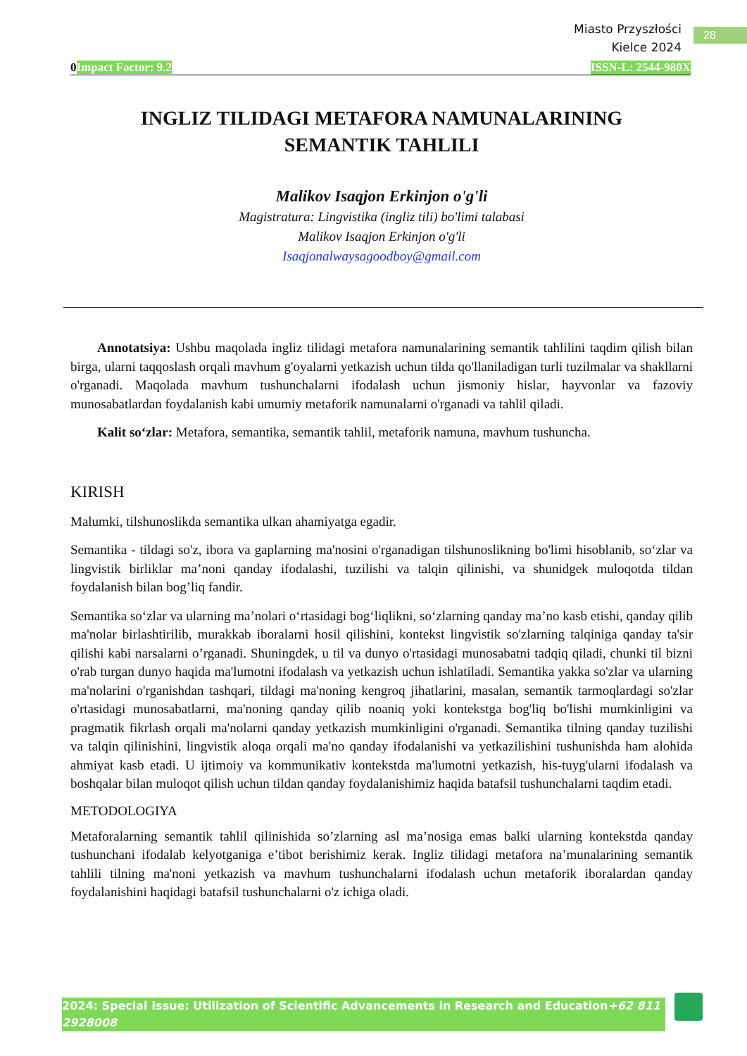28
Miasto Przyszłości
Kielce 2024
0Impact Factor: 9.2 ISSN-L: 2544-980X
INGLIZ TILIDAGI METAFORA NAMUNALARINING
SEMANTIK TAHLILI
Malikov Isaqjon Erkinjon o'g'li
Magistratura: Lingvistika (ingliz tili) bo'limi talabasi
Malikov Isaqjon Erkinjon o'g'li
Isaqjonalwaysagoodboy@gmail.com
Annotatsiya: Ushbu maqolada ingliz tilidagi metafora namunalarining semantik tahlilini taqdim qilish bilan birga, ularni taqqoslash orqali mavhum g'oyalarni yetkazish uchun tilda qo'llaniladigan turli tuzilmalar va shakllarni o'rganadi. Maqolada mavhum tushunchalarni ifodalash uchun jismoniy hislar, hayvonlar va fazoviy munosabatlardan foydalanish kabi umumiy metaforik namunalarni o'rganadi va tahlil qiladi.
Kalit so‘zlar: Metafora, semantika, semantik tahlil, metaforik namuna, mavhum tushuncha.
KIRISH
Malumki, tilshunoslikda semantika ulkan ahamiyatga egadir.
Semantika - tildagi so'z, ibora va gaplarning ma'nosini o'rganadigan tilshunoslikning bo'limi hisoblanib, so‘zlar va lingvistik birliklar ma’noni qanday ifodalashi, tuzilishi va talqin qilinishi, va shunidgek muloqotda tildan foydalanish bilan bog’liq fandir.
Semantika so‘zlar va ularning ma’nolari o‘rtasidagi bog‘liqlikni, so‘zlarning qanday ma’no kasb etishi, qanday qilib ma'nolar birlashtirilib, murakkab iboralarni hosil qilishini, kontekst lingvistik so'zlarning talqiniga qanday ta'sir qilishi kabi narsalarni o’rganadi. Shuningdek, u til va dunyo o'rtasidagi munosabatni tadqiq qiladi, chunki til bizni o'rab turgan dunyo haqida ma'lumotni ifodalash va yetkazish uchun ishlatiladi. Semantika yakka so'zlar va ularning ma'nolarini o'rganishdan tashqari, tildagi ma'noning kengroq jihatlarini, masalan, semantik tarmoqlardagi so'zlar o'rtasidagi munosabatlarni, ma'noning qanday qilib noaniq yoki kontekstga bog'liq bo'lishi mumkinligini va pragmatik fikrlash orqali ma'nolarni qanday yetkazish mumkinligini o'rganadi. Semantika tilning qanday tuzilishi va talqin qilinishini, lingvistik aloqa orqali ma'no qanday ifodalanishi va yetkazilishini tushunishda ham alohida ahmiyat kasb etadi. U ijtimoiy va kommunikativ kontekstda ma'lumotni yetkazish, his-tuyg'ularni ifodalash va boshqalar bilan muloqot qilish uchun tildan qanday foydalanishimiz haqida batafsil tushunchalarni taqdim etadi.
METODOLOGIYA
Metaforalarning semantik tahlil qilinishida so’zlarning asl ma’nosiga emas balki ularning kontekstda qanday tushunchani ifodalab kelyotganiga e’tibot berishimiz kerak. Ingliz tilidagi metafora na’munalarining semantik tahlili tilning ma'noni yetkazish va mavhum tushunchalarni ifodalash uchun metaforik iboralardan qanday foydalanishini haqidagi batafsil tushunchalarni o'z ichiga oladi.
2024: Special Issue: Utilization of Scientific Advancements in Research and Education+62 811 2928008